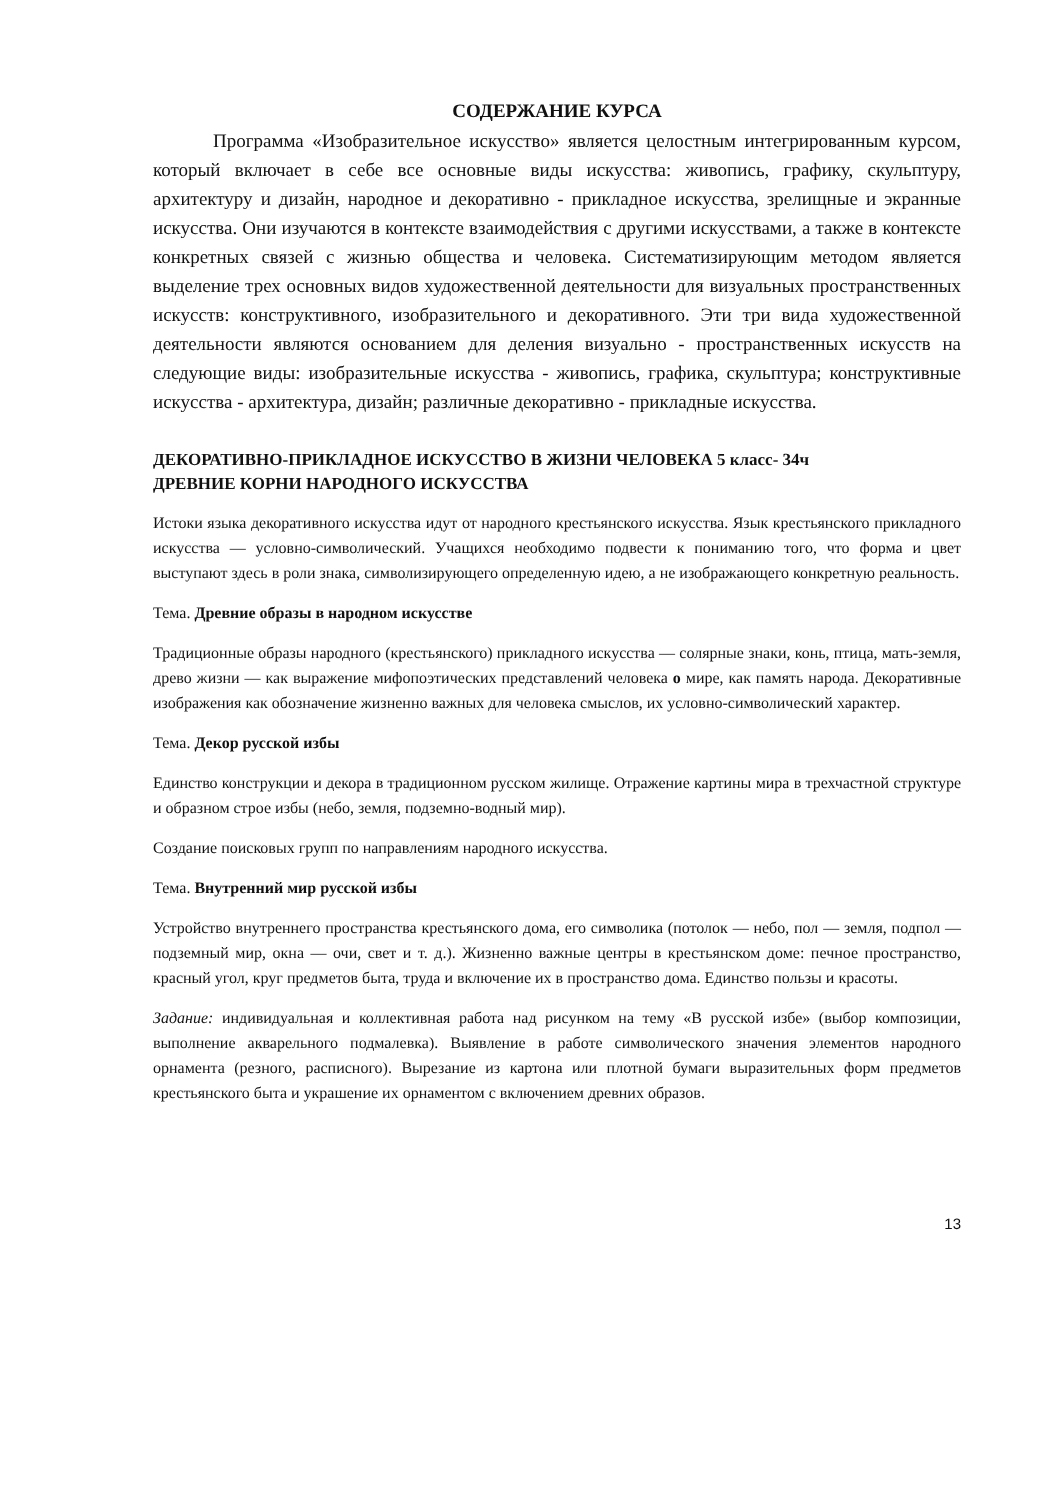СОДЕРЖАНИЕ КУРСА
Программа «Изобразительное искусство» является целостным интегрированным курсом, который включает в себе все основные виды искусства: живопись, графику, скульптуру, архитектуру и дизайн, народное и декоративно - прикладное искусства, зрелищные и экранные искусства. Они изучаются в контексте взаимодействия с другими искусствами, а также в контексте конкретных связей с жизнью общества и человека. Систематизирующим методом является выделение трех основных видов художественной деятельности для визуальных пространственных искусств: конструктивного, изобразительного и декоративного. Эти три вида художественной деятельности являются основанием для деления визуально - пространственных искусств на следующие виды: изобразительные искусства - живопись, графика, скульптура; конструктивные искусства - архитектура, дизайн; различные декоративно - прикладные искусства.
ДЕКОРАТИВНО-ПРИКЛАДНОЕ ИСКУССТВО В ЖИЗНИ ЧЕЛОВЕКА 5 класс- 34ч
ДРЕВНИЕ КОРНИ НАРОДНОГО ИСКУССТВА
Истоки языка декоративного искусства идут от народного крестьянского искусства. Язык крестьянского прикладного искусства — условно-символический. Учащихся необходимо подвести к пониманию того, что форма и цвет выступают здесь в роли знака, символизирующего определенную идею, а не изображающего конкретную реальность.
Тема. Древние образы в народном искусстве
Традиционные образы народного (крестьянского) прикладного искусства — солярные знаки, конь, птица, мать-земля, древо жизни — как выражение мифопоэтических представлений человека о мире, как память народа. Декоративные изображения как обозначение жизненно важных для человека смыслов, их условно-символический характер.
Тема. Декор русской избы
Единство конструкции и декора в традиционном русском жилище. Отражение картины мира в трехчастной структуре и образном строе избы (небо, земля, подземно-водный мир).
Создание поисковых групп по направлениям народного искусства.
Тема. Внутренний мир русской избы
Устройство внутреннего пространства крестьянского дома, его символика (потолок — небо, пол — земля, подпол — подземный мир, окна — очи, свет и т. д.). Жизненно важные центры в крестьянском доме: печное пространство, красный угол, круг предметов быта, труда и включение их в пространство дома. Единство пользы и красоты.
Задание: индивидуальная и коллективная работа над рисунком на тему «В русской избе» (выбор композиции, выполнение акварельного подмалевка). Выявление в работе символического значения элементов народного орнамента (резного, расписного). Вырезание из картона или плотной бумаги выразительных форм предметов крестьянского быта и украшение их орнаментом с включением древних образов.
13